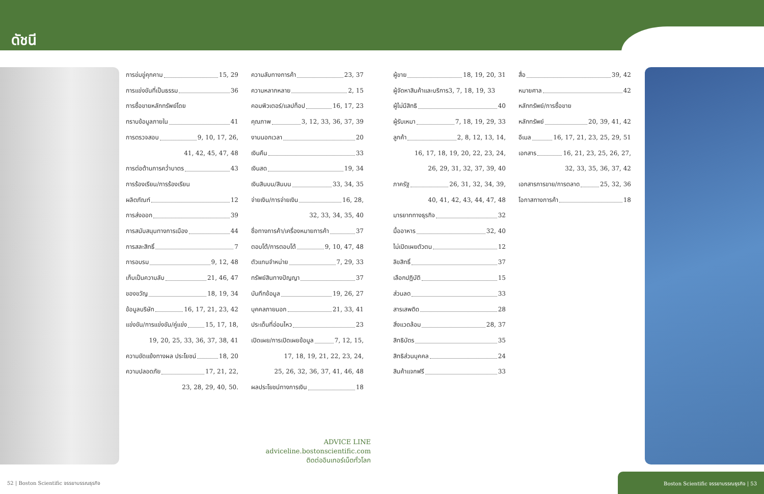ดัชนี
การข่มขู่คุกคาม 15, 29
การแข่งขันที่เป็นธรรม 36
การซื้อขายหลักทรัพย์โดย
ทราบข้อมูลภายใน 41
การตรวจสอบ 9, 10, 17, 26,
41, 42, 45, 47, 48
การต่อต้านการคว่ำบาตร 43
การร้องเรียน/การร้องเรียน
ผลิตภัณฑ์ 12
การส่งออก 39
การสนับสนุนทางการเมือง 44
การสละสิทธิ์ 7
การอบรม 9, 12, 48
เก็บเป็นความลับ 21, 46, 47
ของขวัญ 18, 19, 34
ข้อมูลบริษัท 16, 17, 21, 23, 42
แข่งขัน/การแข่งขัน/คู่แข่ง 15, 17, 18,
19, 20, 25, 33, 36, 37, 38, 41
ความขัดแย้งทางผล ประโยชน์ 18, 20
ความปลอดภัย 17, 21, 22,
23, 28, 29, 40, 50.
ความลับทางการค้า 23, 37
ความหลากหลาย 2, 15
คอมพิวเตอร์/แลปท็อป 16, 17, 23
คุณภาพ 3, 12, 33, 36, 37, 39
งานนอกเวลา 20
เงินคืน 33
เงินสด 19, 34
เงินสินบน/สินบน 33, 34, 35
จ่ายเงิน/การจ่ายเงิน 16, 28,
32, 33, 34, 35, 40
ชื่อทางการค้า/เครื่องหมายการค้า 37
ตอบโต้/การตอบโต้ 9, 10, 47, 48
ตัวแทนจำหน่าย 7, 29, 33
ทรัพย์สินทางปัญญา 37
บันทึกข้อมูล 19, 26, 27
บุคคลภายนอก 21, 33, 41
ประเด็นที่อ่อนไหว 23
เปิดเผย/การเปิดเผยข้อมูล 7, 12, 15,
17, 18, 19, 21, 22, 23, 24,
25, 26, 32, 36, 37, 41, 46, 48
ผลประโยชน์ทางการเงิน 18
ผู้ขาย 18, 19, 20, 31
ผู้จัดหาสินค้าและบริการ 3, 7, 18, 19, 33
ผู้ไม่มีสิทธิ 40
ผู้รับเหมา 7, 18, 19, 29, 33
ลูกค้า 2, 8, 12, 13, 14,
16, 17, 18, 19, 20, 22, 23, 24,
26, 29, 31, 32, 37, 39, 40
ภาครัฐ 26, 31, 32, 34, 39,
40, 41, 42, 43, 44, 47, 48
มารยาททางธุรกิจ 32
มื้ออาหาร 32, 40
ไม่เปิดเผยตัวตน 12
ลิขสิทธิ์ 37
เลือกปฏิบัติ 15
ส่วนลด 33
สารเสพติด 28
สิ่งแวดล้อม 28, 37
สิทธิบัตร 35
สิทธิส่วนบุคคล 24
สินค้าแจกฟรี 33
สื่อ 39, 42
หมายศาล 42
หลักทรัพย์/การซื้อขาย
หลักทรัพย์ 20, 39, 41, 42
อีเมล 16, 17, 21, 23, 25, 29, 51
เอกสาร 16, 21, 23, 25, 26, 27,
32, 33, 35, 36, 37, 42
เอกสารการขาย/การตลาด 25, 32, 36
โอกาสทางการค้า 18
ADVICE LINE
adviceline.bostonscientific.com
ติดต่ออินเทอร์เน็ตทั่วโลก
52 | Boston Scientific จรรยาบรรณธุรกิจ
Boston Scientific จรรยาบรรณธุรกิจ | 53